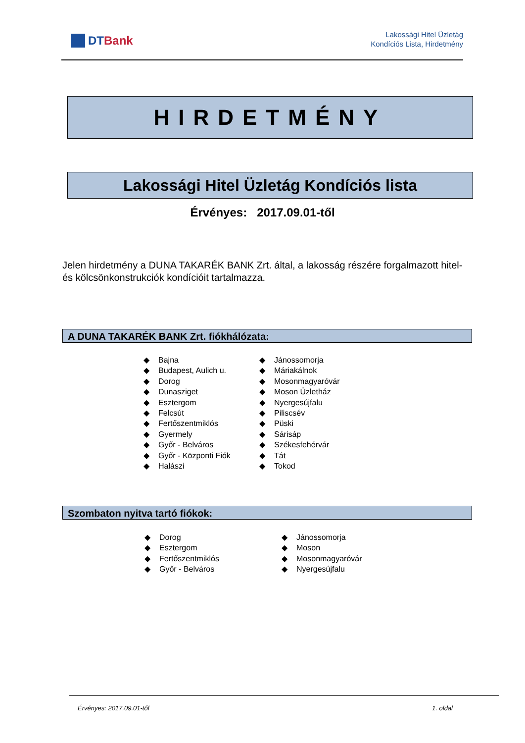DTBank
Lakossági Hitel Üzletág
Kondíciós Lista, Hirdetmény
HIRDETMÉNY
Lakossági Hitel Üzletág Kondíciós lista
Érvényes: 2017.09.01-től
Jelen hirdetmény a DUNA TAKARÉK BANK Zrt. által, a lakosság részére forgalmazott hitel- és kölcsönkonstrukciók kondícióit tartalmazza.
A DUNA TAKARÉK BANK Zrt. fiókhálózata:
Bajna
Budapest, Aulich u.
Dorog
Dunasziget
Esztergom
Felcsút
Fertőszentmiklós
Gyermely
Győr - Belváros
Győr - Központi Fiók
Halászi
Jánossomorja
Máriakálnok
Mosonmagyaróvár
Moson Üzletház
Nyergesújfalu
Piliscsév
Püski
Sárisáp
Székesfehérvár
Tát
Tokod
Szombaton nyitva tartó fiókok:
Dorog
Esztergom
Fertőszentmiklós
Győr - Belváros
Jánossomorja
Moson
Mosonmagyaróvár
Nyergesújfalu
Érvényes: 2017.09.01-től 1. oldal